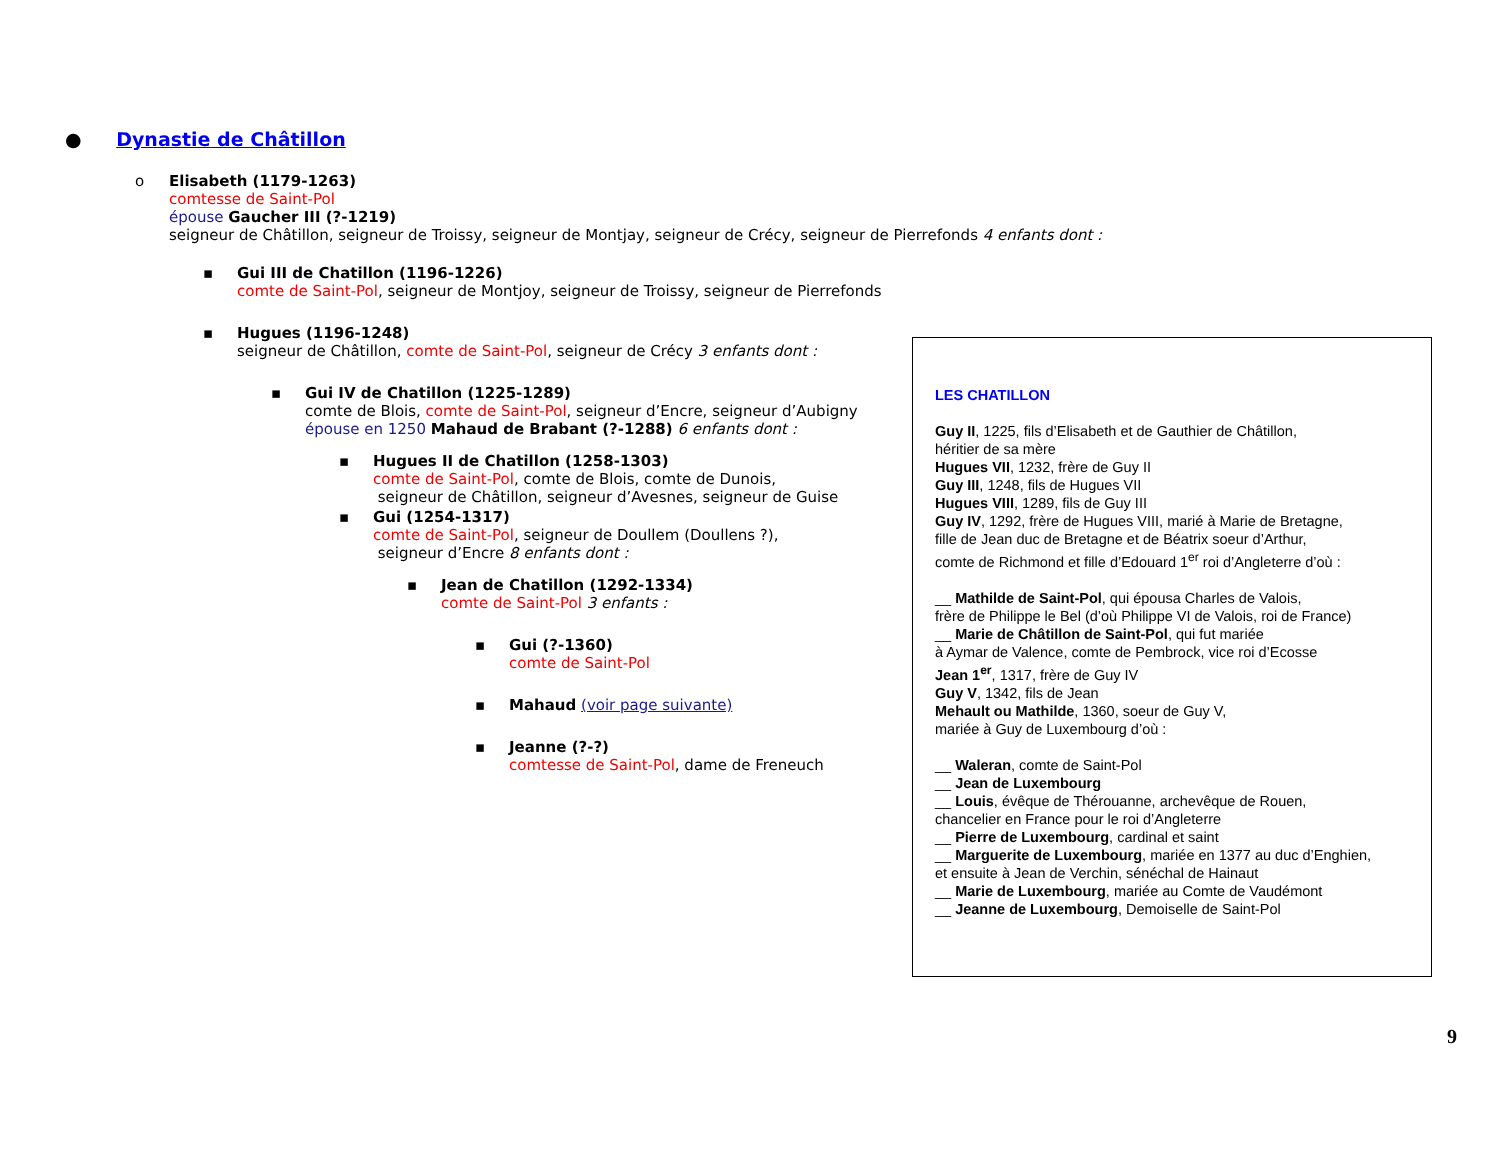● Dynastie de Châtillon
o Elisabeth (1179-1263)
comtesse de Saint-Pol
épouse Gaucher III (?-1219)
seigneur de Châtillon, seigneur de Troissy, seigneur de Montjay, seigneur de Crécy, seigneur de Pierrefonds 4 enfants dont :
▪ Gui III de Chatillon (1196-1226)
comte de Saint-Pol, seigneur de Montjoy, seigneur de Troissy, seigneur de Pierrefonds
▪ Hugues (1196-1248)
seigneur de Châtillon, comte de Saint-Pol, seigneur de Crécy 3 enfants dont :
▪ Gui IV de Chatillon (1225-1289)
comte de Blois, comte de Saint-Pol, seigneur d’Encre, seigneur d’Aubigny
épouse en 1250 Mahaud de Brabant (?-1288) 6 enfants dont :
▪ Hugues II de Chatillon (1258-1303)
comte de Saint-Pol, comte de Blois, comte de Dunois,
seigneur de Châtillon, seigneur d’Avesnes, seigneur de Guise
▪ Gui (1254-1317)
comte de Saint-Pol, seigneur de Doullem (Doullens ?),
seigneur d’Encre 8 enfants dont :
▪ Jean de Chatillon (1292-1334)
comte de Saint-Pol 3 enfants :
▪ Gui (?-1360)
comte de Saint-Pol
▪ Mahaud (voir page suivante)
▪ Jeanne (?-?)
comtesse de Saint-Pol, dame de Freneuch
LES CHATILLON
Guy II, 1225, fils d’Elisabeth et de Gauthier de Châtillon,
héritier de sa mère
Hugues VII, 1232, frère de Guy II
Guy III, 1248, fils de Hugues VII
Hugues VIII, 1289, fils de Guy III
Guy IV, 1292, frère de Hugues VIII, marié à Marie de Bretagne,
fille de Jean duc de Bretagne et de Béatrix soeur d’Arthur,
comte de Richmond et fille d’Edouard 1<sup>er</sup> roi d’Angleterre d’où :
__ Mathilde de Saint-Pol, qui épousa Charles de Valois,
frère de Philippe le Bel (d’où Philippe VI de Valois, roi de France)
__ Marie de Châtillon de Saint-Pol, qui fut mariée
à Aymar de Valence, comte de Pembrock, vice roi d’Ecosse
Jean 1<sup>er</sup>, 1317, frère de Guy IV
Guy V, 1342, fils de Jean
Mehault ou Mathilde, 1360, soeur de Guy V,
mariée à Guy de Luxembourg d’où :
__ Waleran, comte de Saint-Pol
__ Jean de Luxembourg
__ Louis, évêque de Thérouanne, archevêque de Rouen,
chancelier en France pour le roi d’Angleterre
__ Pierre de Luxembourg, cardinal et saint
__ Marguerite de Luxembourg, mariée en 1377 au duc d’Enghien,
et ensuite à Jean de Verchin, sénéchal de Hainaut
__ Marie de Luxembourg, mariée au Comte de Vaudémont
__ Jeanne de Luxembourg, Demoiselle de Saint-Pol
9